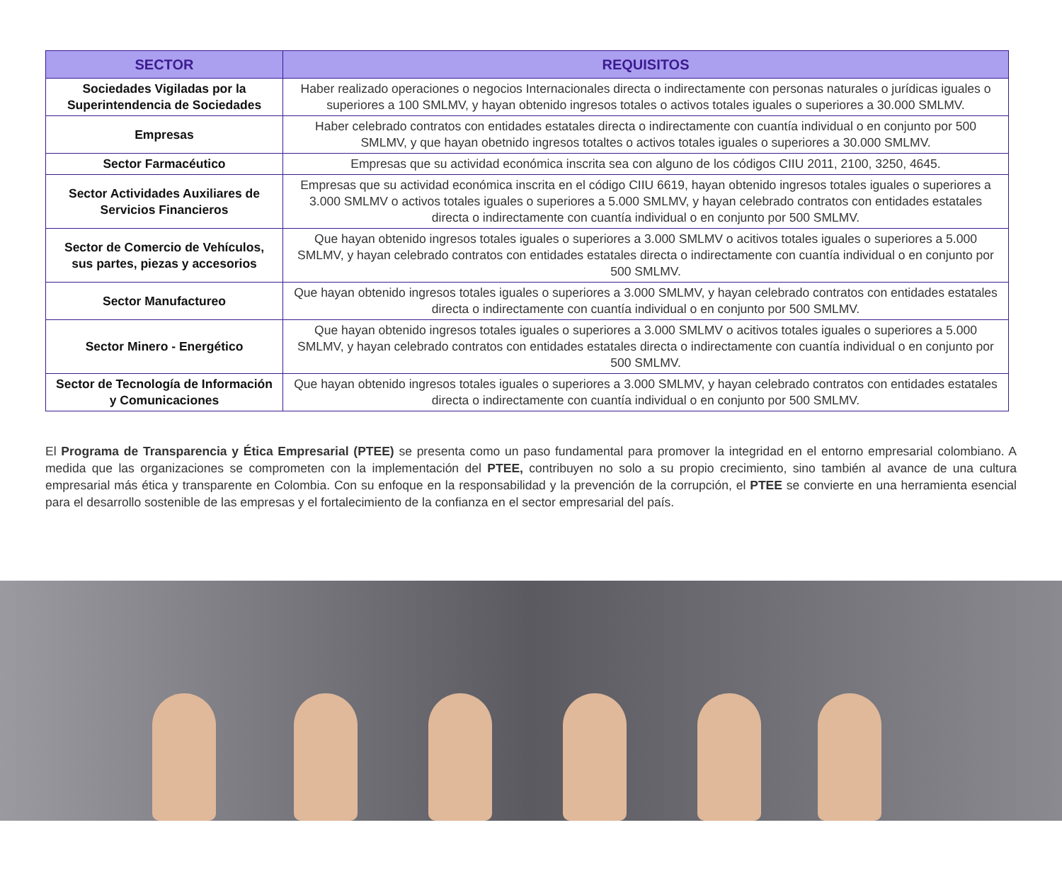| SECTOR | REQUISITOS |
| --- | --- |
| Sociedades Vigiladas por la Superintendencia de Sociedades | Haber realizado operaciones o negocios Internacionales directa o indirectamente con personas naturales o jurídicas iguales o superiores a 100 SMLMV, y hayan obtenido ingresos totales o activos totales iguales o superiores a 30.000 SMLMV. |
| Empresas | Haber celebrado contratos con entidades estatales directa o indirectamente con cuantía individual o en conjunto por 500 SMLMV, y que hayan obetnido ingresos totaltes o activos totales iguales o superiores a 30.000 SMLMV. |
| Sector Farmacéutico | Empresas que su actividad económica inscrita sea con alguno de los códigos CIIU 2011, 2100, 3250, 4645. |
| Sector Actividades Auxiliares de Servicios Financieros | Empresas que su actividad económica inscrita en el código CIIU 6619, hayan obtenido ingresos totales iguales o superiores a 3.000 SMLMV o activos totales iguales o superiores a 5.000 SMLMV, y hayan celebrado contratos con entidades estatales directa o indirectamente con cuantía individual o en conjunto por 500 SMLMV. |
| Sector de Comercio de Vehículos, sus partes, piezas y accesorios | Que hayan obtenido ingresos totales iguales o superiores a 3.000 SMLMV o acitivos totales iguales o superiores a 5.000 SMLMV, y hayan celebrado contratos con entidades estatales directa o indirectamente con cuantía individual o en conjunto por 500 SMLMV. |
| Sector Manufactureo | Que hayan obtenido ingresos totales iguales o superiores a 3.000 SMLMV, y hayan celebrado contratos con entidades estatales directa o indirectamente con cuantía individual o en conjunto por 500 SMLMV. |
| Sector Minero - Energético | Que hayan obtenido ingresos totales iguales o superiores a 3.000 SMLMV o acitivos totales iguales o superiores a 5.000 SMLMV, y hayan celebrado contratos con entidades estatales directa o indirectamente con cuantía individual o en conjunto por 500 SMLMV. |
| Sector de Tecnología de Información y Comunicaciones | Que hayan obtenido ingresos totales iguales o superiores a 3.000 SMLMV, y hayan celebrado contratos con entidades estatales directa o indirectamente con cuantía individual o en conjunto por 500 SMLMV. |
El Programa de Transparencia y Ética Empresarial (PTEE) se presenta como un paso fundamental para promover la integridad en el entorno empresarial colombiano. A medida que las organizaciones se comprometen con la implementación del PTEE, contribuyen no solo a su propio crecimiento, sino también al avance de una cultura empresarial más ética y transparente en Colombia. Con su enfoque en la responsabilidad y la prevención de la corrupción, el PTEE se convierte en una herramienta esencial para el desarrollo sostenible de las empresas y el fortalecimiento de la confianza en el sector empresarial del país.